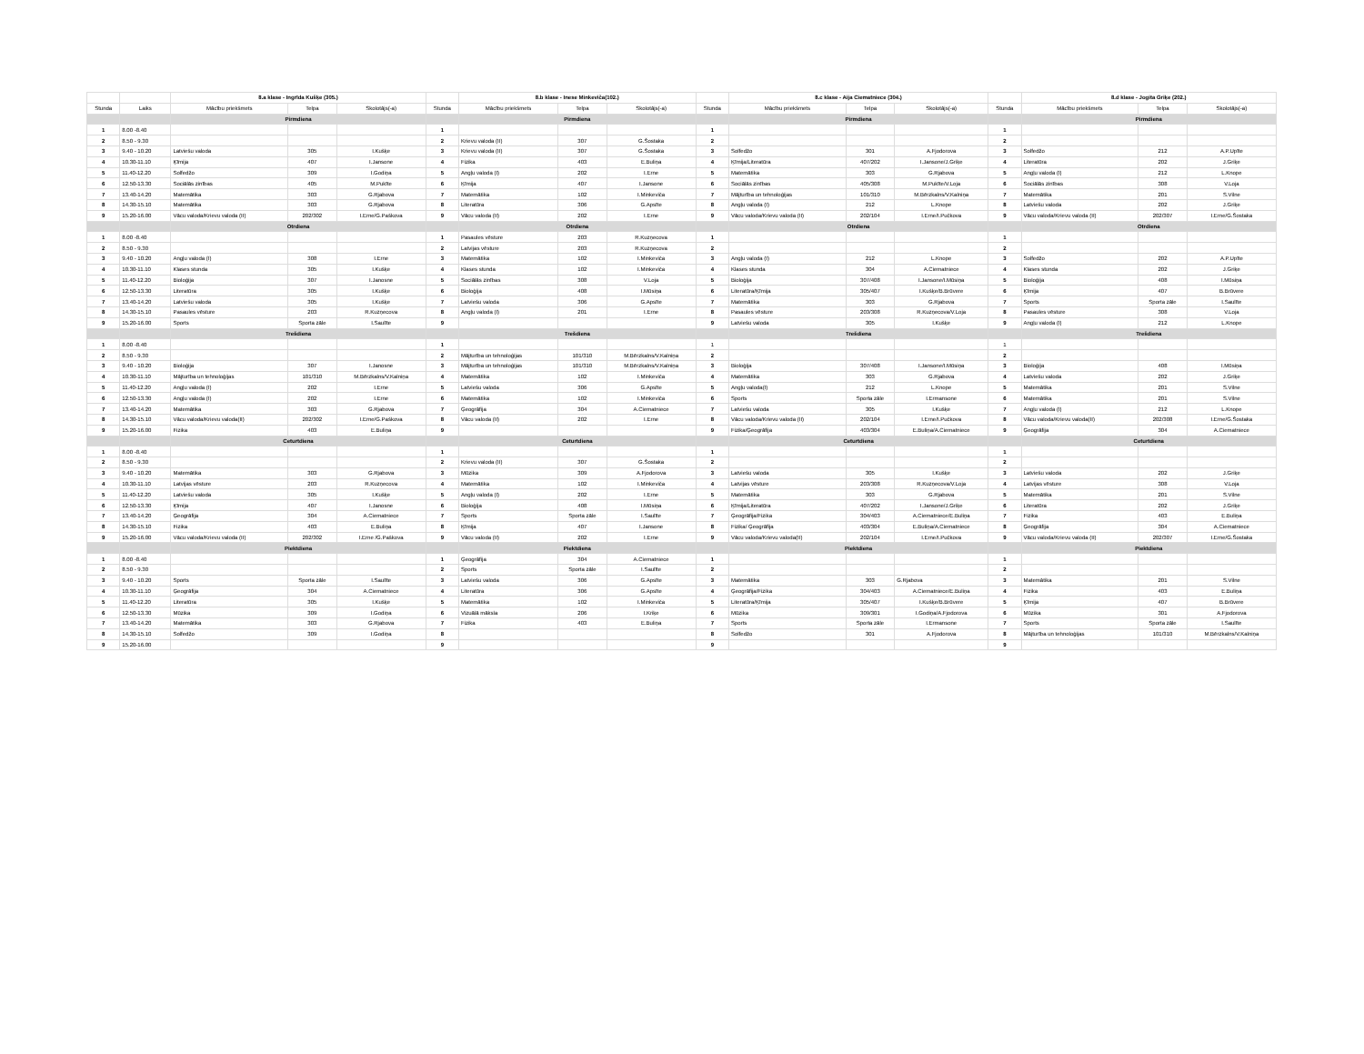| | | 8.a klase - Ingrīda Kušķe (305.) | | | | 8.b klase - Inese Minkeviča(102.) | | | | 8.c klase - Aija Ciematniece (304.) | | | | 8.d klase - Jogita Griķe (202.) | | |
| Stunda | Laiks | Mācību priekšmets | Telpa | Skolotājs(-a) | Stunda | Mācību priekšmets | Telpa | Skolotājs(-a) | Stunda | Mācību priekšmets | Telpa | Skolotājs(-a) | Stunda | Mācību priekšmets | Telpa | Skolotājs(-a) |
| | | Pirmdiena | | | | Pirmdiena | | | | Pirmdiena | | | | Pirmdiena | | |
| 1 | 8.00 -8.40 | | | | 1 | | | | 1 | | | | 1 | | | |
| 2 | 8.50 - 9.30 | | | | 2 | Krievu valoda (II) | 307 | G.Šostaka | 2 | | | | 2 | | | |
| 3 | 9.40 - 10.20 | Latviešu valoda | 305 | I.Kušķe | 3 | Krievu valoda (II) | 307 | G.Šostaka | 3 | Solfedžo | 301 | A.Fjodorova | 3 | Solfedžo | 212 | A.P.Upīte |
| 4 | 10.30-11.10 | Ķīmija | 407 | I.Jansone | 4 | Fizika | 403 | E.Buliņa | 4 | Ķīmija/Literatūra | 407/202 | I.Jansone/J.Griķe | 4 | Literatūra | 202 | J.Griķe |
| 5 | 11.40-12.20 | Solfedžo | 309 | I.Godiņa | 5 | Angļu valoda (I) | 202 | I.Erne | 5 | Matemātika | 303 | G.Rjabova | 5 | Angļu valoda (I) | 212 | L.Knope |
| 6 | 12.50-13.30 | Sociālās zinības | 405 | M.Pukīte | 6 | Ķīmija | 407 | I.Jansone | 6 | Sociālās zinības | 405/308 | M.Pukīte/V.Loja | 6 | Sociālās zinības | 308 | V.Loja |
| 7 | 13.40-14.20 | Matemātika | 303 | G.Rjabova | 7 | Matemātika | 102 | I.Minkeviča | 7 | Mājturība un tehnoloģijas | 101/310 | M.Bērzkalns/V.Kalniņa | 7 | Matemātika | 201 | S.Vilne |
| 8 | 14.30-15.10 | Matemātika | 303 | G.Rjabova | 8 | Literatūra | 306 | G.Apsīte | 8 | Angļu valoda (I) | 212 | L.Knope | 8 | Latviešu valoda | 202 | J.Griķe |
| 9 | 15.20-16.00 | Vācu valoda/Krievu valoda (II) | 202/302 | I.Erne/G.Paškova | 9 | Vācu valoda (II) | 202 | I.Erne | 9 | Vācu valoda/Krievu valoda (II) | 202/104 | I.Erne/I.Pučkova | 9 | Vācu valoda/Krievu valoda (II) | 202/307 | I.Erne/G.Šostaka |
| | | Otrdiena | | | | Otrdiena | | | | Otrdiena | | | | Otrdiena | | |
| 1 | 8.00 -8.40 | | | | 1 | Pasaules vēsture | 203 | R.Kuzņecova | 1 | | | | 1 | | | |
| 2 | 8.50 - 9.30 | | | | 2 | Latvijas vēsture | 203 | R.Kuzņecova | 2 | | | | 2 | | | |
| 3 | 9.40 - 10.20 | Angļu valoda (I) | 308 | I.Erne | 3 | Matemātika | 102 | I.Minkeviča | 3 | Angļu valoda (I) | 212 | L.Knope | 3 | Solfedžo | 202 | A.P.Upīte |
| 4 | 10.30-11.10 | Klases stunda | 305 | I.Kušķe | 4 | Klases stunda | 102 | I.Minkeviča | 4 | Klases stunda | 304 | A.Ciematniece | 4 | Klases stunda | 202 | J.Griķe |
| 5 | 11.40-12.20 | Bioloģija | 307 | I.Janosne | 5 | Sociālās zinības | 308 | V.Loja | 5 | Bioloģija | 307/408 | I.Jansone/I.Mūsiņa | 5 | Bioloģija | 408 | I.Mūsiņa |
| 6 | 12.50-13.30 | Literatūra | 305 | I.Kušķe | 6 | Bioloģija | 408 | I.Mūsiņa | 6 | Literatūra/Ķīmija | 305/407 | I.Kušķe/B.Brūvere | 6 | Ķīmija | 407 | B.Brūvere |
| 7 | 13.40-14.20 | Latviešu valoda | 305 | I.Kušķe | 7 | Latviešu valoda | 306 | G.Apsīte | 7 | Matemātika | 303 | G.Rjabova | 7 | Sports | Sporta zāle | I.Saulīte |
| 8 | 14.30-15.10 | Pasaules vēsture | 203 | R.Kuzņecova | 8 | Angļu valoda (I) | 201 | I.Erne | 8 | Pasaules vēsture | 203/308 | R.Kuzņecova/V.Loja | 8 | Pasaules vēsture | 308 | V.Loja |
| 9 | 15.20-16.00 | Sports | Sporta zāle | I.Saulīte | 9 | | | | 9 | Latviešu valoda | 305 | I.Kušķe | 9 | Angļu valoda (I) | 212 | L.Knope |
| | | Trešdiena | | | | Trešdiena | | | | Trešdiena | | | | Trešdiena | | |
| 1 | 8.00 -8.40 | | | | 1 | | | | 1 | | | | 1 | | | |
| 2 | 8.50 - 9.30 | | | | 2 | Mājturība un tehnoloģijas | 101/310 | M.Bērzkalns/V.Kalniņa | 2 | | | | 2 | | | |
| 3 | 9.40 - 10.20 | Bioloģija | 307 | I.Janosne | 3 | Mājturība un tehnoloģijas | 101/310 | M.Bērzkalns/V.Kalniņa | 3 | Bioloģija | 307/408 | I.Jansone/I.Mūsiņa | 3 | Bioloģija | 408 | I.Mūsiņa |
| 4 | 10.30-11.10 | Mājturība un tehnoloģijas | 101/310 | M.Bērzkalns/V.Kalniņa | 4 | Matemātika | 102 | I.Minkeviča | 4 | Matemātika | 303 | G.Rjabova | 4 | Latviešu valoda | 202 | J.Griķe |
| 5 | 11.40-12.20 | Angļu valoda (I) | 202 | I.Erne | 5 | Latviešu valoda | 306 | G.Apsīte | 5 | Angļu valoda(I) | 212 | L.Knope | 5 | Matemātika | 201 | S.Vilne |
| 6 | 12.50-13.30 | Angļu valoda (I) | 202 | I.Erne | 6 | Matemātika | 102 | I.Minkeviča | 6 | Sports | Sporta zāle | I.Ermansone | 6 | Matemātika | 201 | S.Vilne |
| 7 | 13.40-14.20 | Matemātika | 303 | G.Rjabova | 7 | Ģeogrāfija | 304 | A.Ciematniece | 7 | Latviešu valoda | 305 | I.Kušķe | 7 | Angļu valoda (I) | 212 | L.Knope |
| 8 | 14.30-15.10 | Vācu valoda/Krievu valoda(II) | 202/302 | I.Erne/G.Paškova | 8 | Vācu valoda (II) | 202 | I.Erne | 8 | Vācu valoda/Krievu valoda (II) | 202/104 | I.Erne/I.Pučkova | 8 | Vācu valoda/Krievu valoda(II) | 202/308 | I.Erne/G.Šostaka |
| 9 | 15.20-16.00 | Fizika | 403 | E.Buliņa | 9 | | | | 9 | Fizika/Ģeogrāfija | 403/304 | E.Buliņa/A.Ciematniece | 9 | Ģeogrāfija | 304 | A.Ciematniece |
| | | Ceturtdiena | | | | Ceturtdiena | | | | Ceturtdiena | | | | Ceturtdiena | | |
| 1 | 8.00 -8.40 | | | | 1 | | | | 1 | | | | 1 | | | |
| 2 | 8.50 - 9.30 | | | | 2 | Krievu valoda (II) | 307 | G.Šostaka | 2 | | | | 2 | | | |
| 3 | 9.40 - 10.20 | Matemātika | 303 | G.Rjabova | 3 | Mūzika | 309 | A.Fjodorova | 3 | Latviešu valoda | 305 | I.Kušķe | 3 | Latviešu valoda | 202 | J.Griķe |
| 4 | 10.30-11.10 | Latvijas vēsture | 203 | R.Kuzņecova | 4 | Matemātika | 102 | I.Minkeviča | 4 | Latvijas vēsture | 203/308 | R.Kuzņecova/V.Loja | 4 | Latvijas vēsture | 308 | V.Loja |
| 5 | 11.40-12.20 | Latviešu valoda | 305 | I.Kušķe | 5 | Angļu valoda (I) | 202 | I.Erne | 5 | Matemātika | 303 | G.Rjabova | 5 | Matemātika | 201 | S.Vilne |
| 6 | 12.50-13.30 | Ķīmija | 407 | I.Janosne | 6 | Bioloģija | 408 | I.Mūsiņa | 6 | Ķīmija/Literatūra | 407/202 | I.Jansone/J.Griķe | 6 | Literatūra | 202 | J.Griķe |
| 7 | 13.40-14.20 | Ģeogrāfija | 304 | A.Ciematniece | 7 | Sports | Sporta zāle | I.Saulīte | 7 | Ģeogrāfija/Fizika | 304/403 | A.Ciematniece/E.Buliņa | 7 | Fizika | 403 | E.Buliņa |
| 8 | 14.30-15.10 | Fizika | 403 | E.Buliņa | 8 | Ķīmija | 407 | I.Jansone | 8 | Fizika/ Ģeogrāfija | 403/304 | E.Buliņa/A.Ciematniece | 8 | Ģeogrāfija | 304 | A.Ciematniece |
| 9 | 15.20-16.00 | Vācu valoda/Krievu valoda (II) | 202/302 | I.Erne /G.Paškova | 9 | Vācu valoda (II) | 202 | I.Erne | 9 | Vācu valoda/Krievu valoda(II) | 202/104 | I.Erne/I.Pučkova | 9 | Vācu valoda/Krievu valoda (II) | 202/307 | I.Erne/G.Šostaka |
| | | Piektdiena | | | | Piektdiena | | | | Piektdiena | | | | Piektdiena | | |
| 1 | 8.00 -8.40 | | | | 1 | Ģeogrāfija | 304 | A.Ciematniece | 1 | | | | 1 | | | |
| 2 | 8.50 - 9.30 | | | | 2 | Sports | Sporta zāle | I.Saulīte | 2 | | | | 2 | | | |
| 3 | 9.40 - 10.20 | Sports | Sporta zāle | I.Saulīte | 3 | Latviešu valoda | 306 | G.Apsīte | 3 | Matemātika | 303 | G.Rjabova | 3 | Matemātika | 201 | S.Vilne |
| 4 | 10.30-11.10 | Ģeogrāfija | 304 | A.Ciematniece | 4 | Literatūra | 306 | G.Apsīte | 4 | Ģeogrāfija/Fizika | 304/403 | A.Ciematniece/E.Buliņa | 4 | Fizika | 403 | E.Buliņa |
| 5 | 11.40-12.20 | Literatūra | 305 | I.Kušķe | 5 | Matemātika | 102 | I.Minkeviča | 5 | Literatūra/Ķīmija | 305/407 | I.Kušķe/B.Brūvere | 5 | Ķīmija | 407 | B.Brūvere |
| 6 | 12.50-13.30 | Mūzika | 309 | I.Godiņa | 6 | Vizuālā māksla | 206 | I.Kriķe | 6 | Mūzika | 309/301 | I.Godiņa/A.Fjodorova | 6 | Mūzika | 301 | A.Fjodorova |
| 7 | 13.40-14.20 | Matemātika | 303 | G.Rjabova | 7 | Fizika | 403 | E.Buliņa | 7 | Sports | Sporta zāle | I.Ermansone | 7 | Sports | Sporta zāle | I.Saulīte |
| 8 | 14.30-15.10 | Solfedžo | 309 | I.Godiņa | 8 | | | | 8 | Solfedžo | 301 | A.Fjodorova | 8 | Mājturība un tehnoloģijas | 101/310 | M.Bērzkalns/V.Kalniņa |
| 9 | 15.20-16.00 | | | | 9 | | | | 9 | | | | 9 | | | |